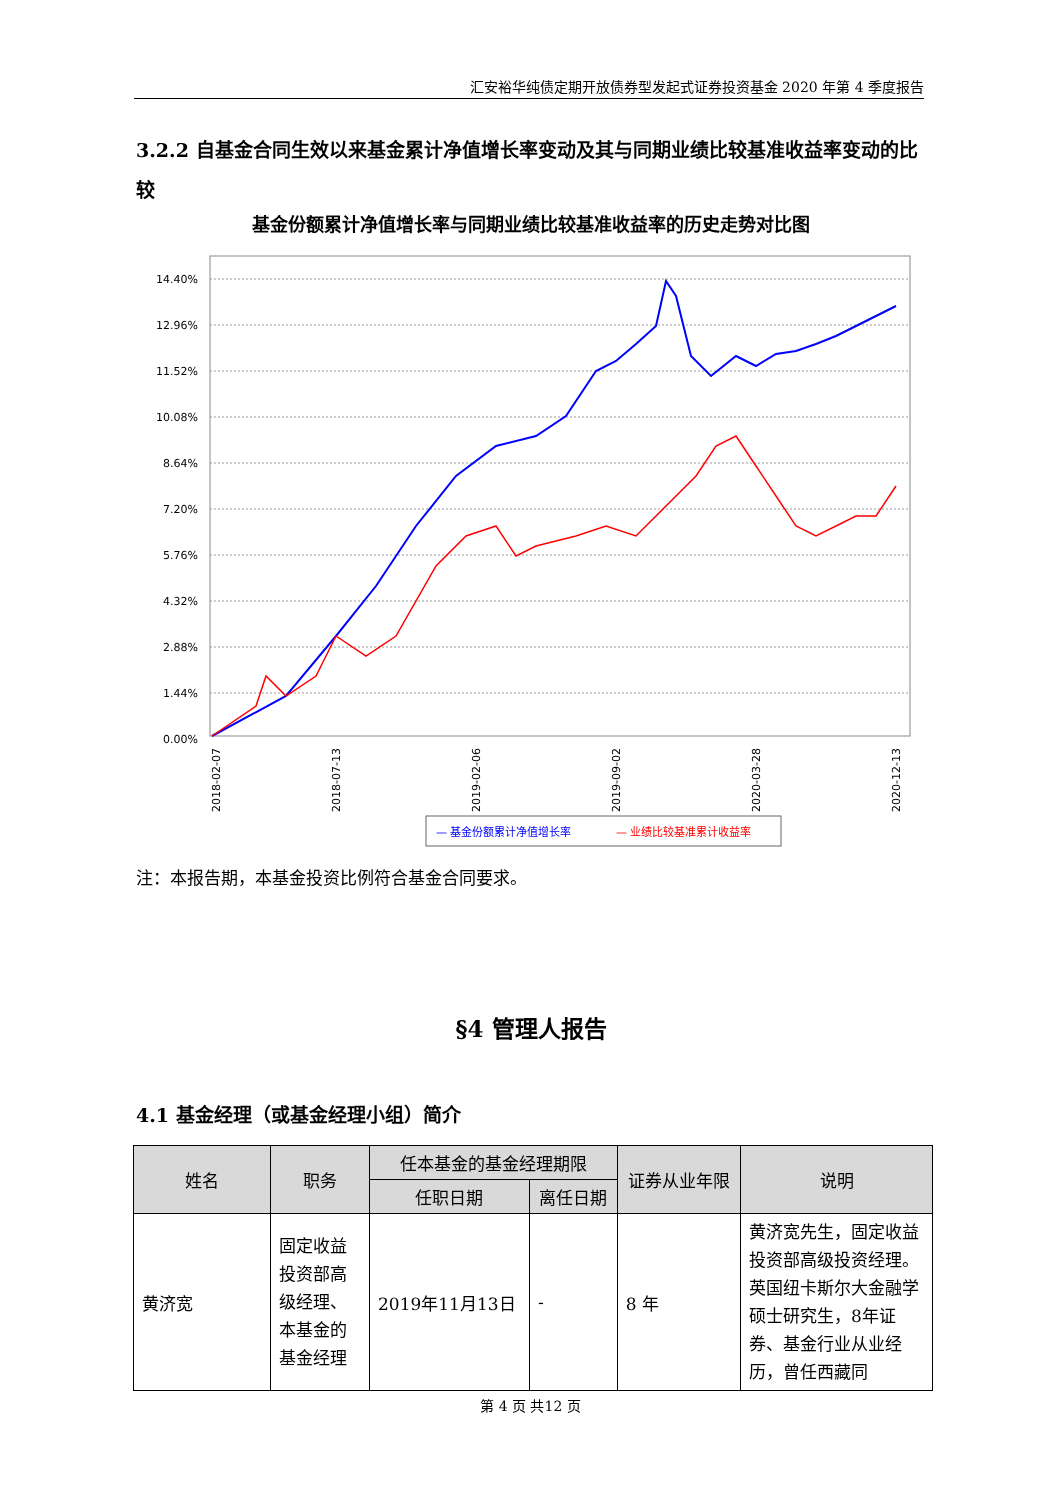汇安裕华纯债定期开放债券型发起式证券投资基金 2020 年第 4 季度报告
3.2.2 自基金合同生效以来基金累计净值增长率变动及其与同期业绩比较基准收益率变动的比较
基金份额累计净值增长率与同期业绩比较基准收益率的历史走势对比图
14.40%
12.96%
11.52%
10.08%
8.64%
7.20%
5.76%
4.32%
2.88%
1.44%
0.00%
2018-02-07
2018-07-13
2019-02-06
2019-09-02
2020-03-28
2020-12-13
— 基金份额累计净值增长率
— 业绩比较基准累计收益率
注：本报告期，本基金投资比例符合基金合同要求。
§4 管理人报告
4.1 基金经理（或基金经理小组）简介
| 姓名 | 职务 | 任本基金的基金经理期限 | | 证券从业年限 | 说明 |
| --- | --- | --- | --- | --- | --- |
| | | 任职日期 | 离任日期 | | |
| 黄济宽 | 固定收益投资部高级经理、本基金的基金经理 | 2019年11月13日 | - | 8 年 | 黄济宽先生，固定收益投资部高级投资经理。英国纽卡斯尔大金融学硕士研究生，8年证券、基金行业从业经历，曾任西藏同 |
第 4 页 共12 页